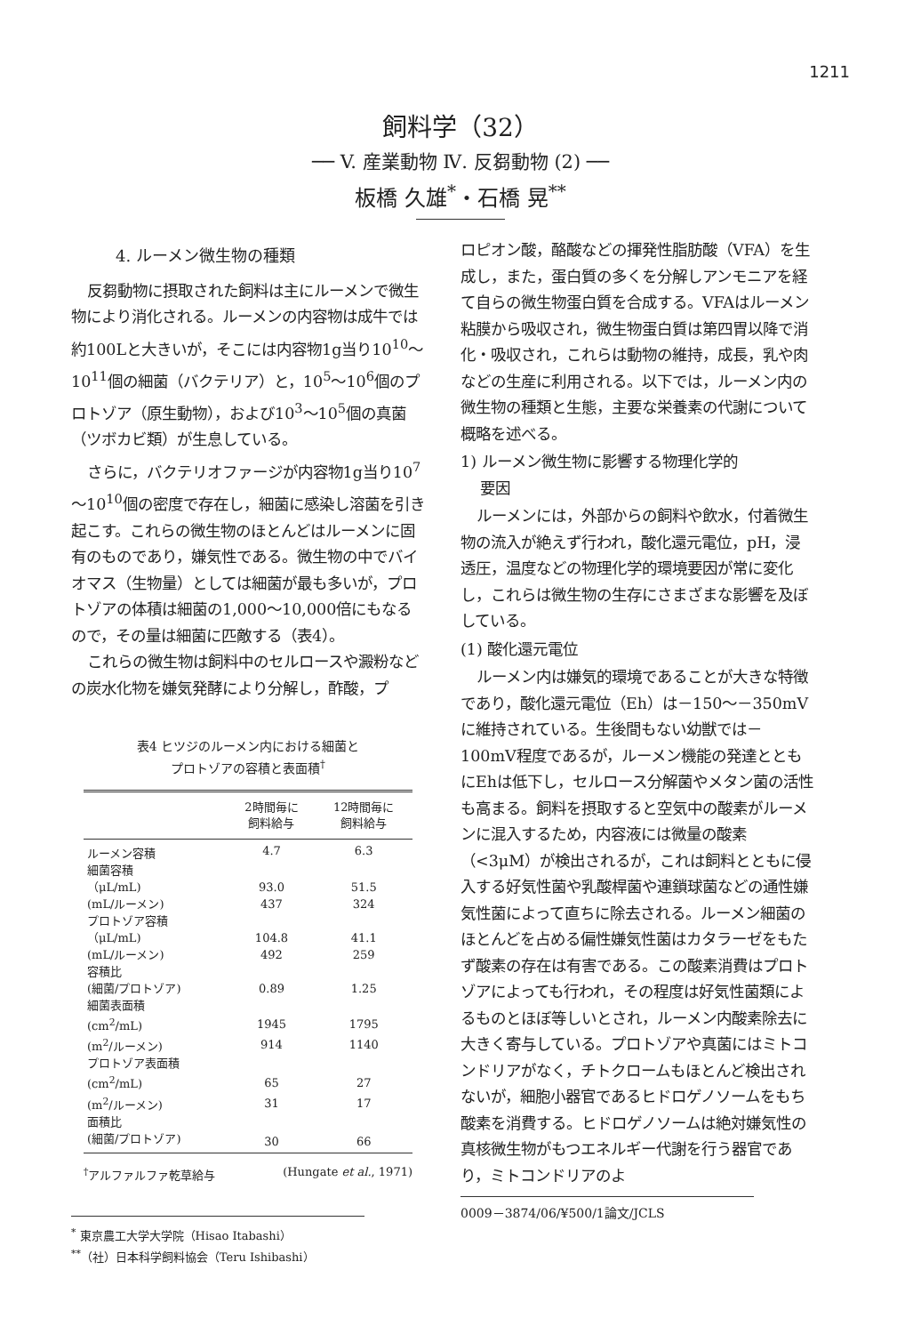1211
飼料学（32）
── V. 産業動物 Ⅳ. 反芻動物 (2) ──
板橋 久雄<sup>*</sup>・石橋 晃<sup>**</sup>
4. ルーメン微生物の種類
反芻動物に摂取された飼料は主にルーメンで微生物により消化される。ルーメンの内容物は成牛では約100Lと大きいが，そこには内容物1g当り10<sup>10</sup>～10<sup>11</sup>個の細菌（バクテリア）と，10<sup>5</sup>～10<sup>6</sup>個のプロトゾア（原生動物），および10<sup>3</sup>～10<sup>5</sup>個の真菌（ツボカビ類）が生息している。
さらに，バクテリオファージが内容物1g当り10<sup>7</sup>～10<sup>10</sup>個の密度で存在し，細菌に感染し溶菌を引き起こす。これらの微生物のほとんどはルーメンに固有のものであり，嫌気性である。微生物の中でバイオマス（生物量）としては細菌が最も多いが，プロトゾアの体積は細菌の1,000～10,000倍にもなるので，その量は細菌に匹敵する（表4）。
これらの微生物は飼料中のセルロースや澱粉などの炭水化物を嫌気発酵により分解し，酢酸，プ
表4 ヒツジのルーメン内における細菌と
プロトゾアの容積と表面積<sup>†</sup>
| | 2時間毎に 飼料給与 | 12時間毎に 飼料給与 |
| --- | --- | --- |
| ルーメン容積 | 4.7 | 6.3 |
| 細菌容積 | | |
| （μL/mL) | 93.0 | 51.5 |
| (mL/ルーメン) | 437 | 324 |
| プロトゾア容積 | | |
| （μL/mL) | 104.8 | 41.1 |
| (mL/ルーメン) | 492 | 259 |
| 容積比 | | |
| (細菌/プロトゾア) | 0.89 | 1.25 |
| 細菌表面積 | | |
| (cm<sup>2</sup>/mL) | 1945 | 1795 |
| (m<sup>2</sup>/ルーメン) | 914 | 1140 |
| プロトゾア表面積 | | |
| (cm<sup>2</sup>/mL) | 65 | 27 |
| (m<sup>2</sup>/ルーメン) | 31 | 17 |
| 面積比 | | |
| (細菌/プロトゾア) | 30 | 66 |
<sup>†</sup> アルファルファ乾草給与 (Hungate et al., 1971)
<sup>*</sup> 東京農工大学大学院（Hisao Itabashi）
<sup>**</sup>（社）日本科学飼料協会（Teru Ishibashi）
ロピオン酸，酪酸などの揮発性脂肪酸（VFA）を生成し，また，蛋白質の多くを分解しアンモニアを経て自らの微生物蛋白質を合成する。VFAはルーメン粘膜から吸収され，微生物蛋白質は第四胃以降で消化・吸収され，これらは動物の維持，成長，乳や肉などの生産に利用される。以下では，ルーメン内の微生物の種類と生態，主要な栄養素の代謝について概略を述べる。
1) ルーメン微生物に影響する物理化学的
要因
ルーメンには，外部からの飼料や飲水，付着微生物の流入が絶えず行われ，酸化還元電位，pH，浸透圧，温度などの物理化学的環境要因が常に変化し，これらは微生物の生存にさまざまな影響を及ぼしている。
(1) 酸化還元電位
ルーメン内は嫌気的環境であることが大きな特徴であり，酸化還元電位（Eh）は－150～－350mVに維持されている。生後間もない幼獣では－100mV程度であるが，ルーメン機能の発達とともにEhは低下し，セルロース分解菌やメタン菌の活性も高まる。飼料を摂取すると空気中の酸素がルーメンに混入するため，内容液には微量の酸素（<3μM）が検出されるが，これは飼料とともに侵入する好気性菌や乳酸桿菌や連鎖球菌などの通性嫌気性菌によって直ちに除去される。ルーメン細菌のほとんどを占める偏性嫌気性菌はカタラーゼをもたず酸素の存在は有害である。この酸素消費はプロトゾアによっても行われ，その程度は好気性菌類によるものとほぼ等しいとされ，ルーメン内酸素除去に大きく寄与している。プロトゾアや真菌にはミトコンドリアがなく，チトクロームもほとんど検出されないが，細胞小器官であるヒドロゲノソームをもち酸素を消費する。ヒドロゲノソームは絶対嫌気性の真核微生物がもつエネルギー代謝を行う器官であり，ミトコンドリアのよ
0009－3874/06/¥500/1論文/JCLS